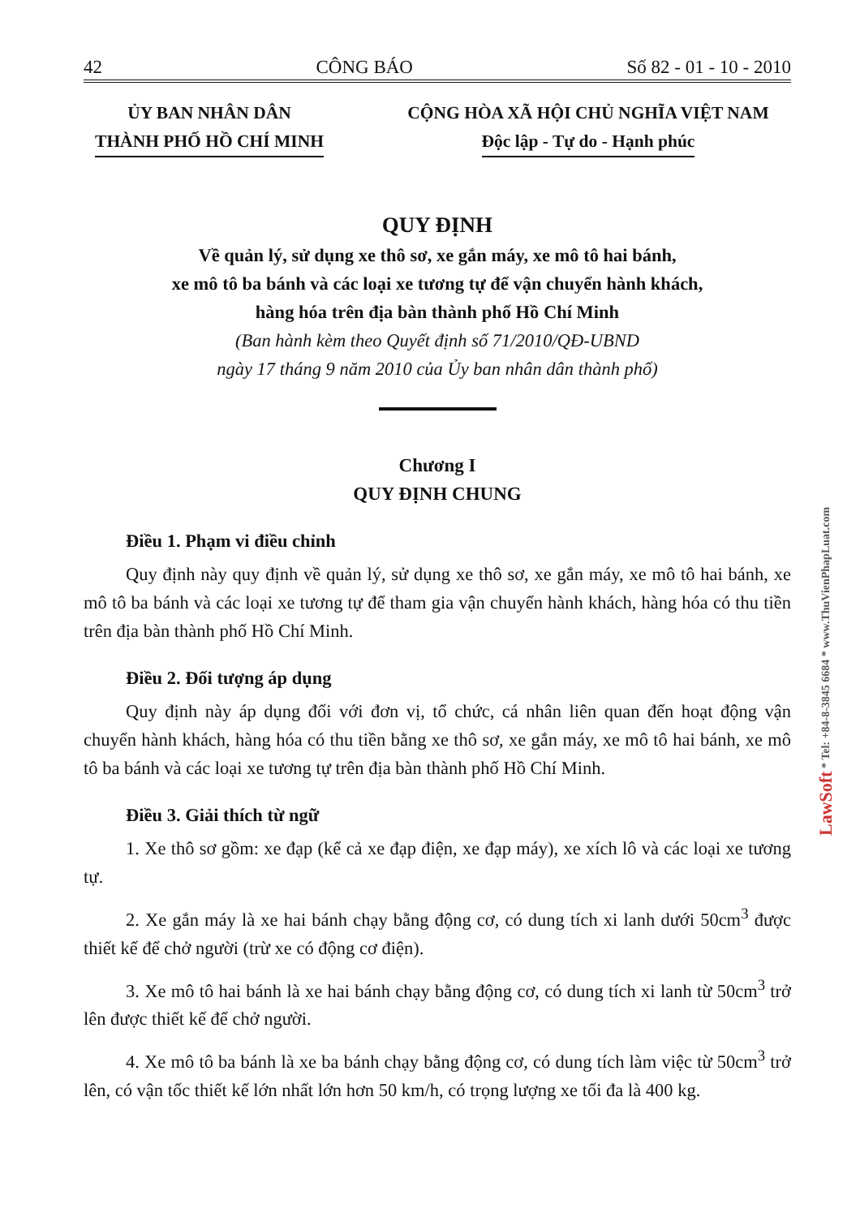42 CÔNG BÁO Số 82 - 01 - 10 - 2010
ỦY BAN NHÂN DÂN
THÀNH PHỐ HỒ CHÍ MINH
CỘNG HÒA XÃ HỘI CHỦ NGHĨA VIỆT NAM
Độc lập - Tự do - Hạnh phúc
QUY ĐỊNH
Về quản lý, sử dụng xe thô sơ, xe gắn máy, xe mô tô hai bánh,
xe mô tô ba bánh và các loại xe tương tự để vận chuyển hành khách,
hàng hóa trên địa bàn thành phố Hồ Chí Minh
(Ban hành kèm theo Quyết định số 71/2010/QĐ-UBND
ngày 17 tháng 9 năm 2010 của Ủy ban nhân dân thành phố)
Chương I
QUY ĐỊNH CHUNG
Điều 1. Phạm vi điều chỉnh
Quy định này quy định về quản lý, sử dụng xe thô sơ, xe gắn máy, xe mô tô hai bánh, xe mô tô ba bánh và các loại xe tương tự để tham gia vận chuyển hành khách, hàng hóa có thu tiền trên địa bàn thành phố Hồ Chí Minh.
Điều 2. Đối tượng áp dụng
Quy định này áp dụng đối với đơn vị, tổ chức, cá nhân liên quan đến hoạt động vận chuyển hành khách, hàng hóa có thu tiền bằng xe thô sơ, xe gắn máy, xe mô tô hai bánh, xe mô tô ba bánh và các loại xe tương tự trên địa bàn thành phố Hồ Chí Minh.
Điều 3. Giải thích từ ngữ
1. Xe thô sơ gồm: xe đạp (kể cả xe đạp điện, xe đạp máy), xe xích lô và các loại xe tương tự.
2. Xe gắn máy là xe hai bánh chạy bằng động cơ, có dung tích xi lanh dưới 50cm<sup>3</sup> được thiết kế để chở người (trừ xe có động cơ điện).
3. Xe mô tô hai bánh là xe hai bánh chạy bằng động cơ, có dung tích xi lanh từ 50cm<sup>3</sup> trở lên được thiết kế để chở người.
4. Xe mô tô ba bánh là xe ba bánh chạy bằng động cơ, có dung tích làm việc từ 50cm<sup>3</sup> trở lên, có vận tốc thiết kế lớn nhất lớn hơn 50 km/h, có trọng lượng xe tối đa là 400 kg.
LawSoft * Tel: +84-8-3845 6684 * www.ThuVienPhapLuat.com